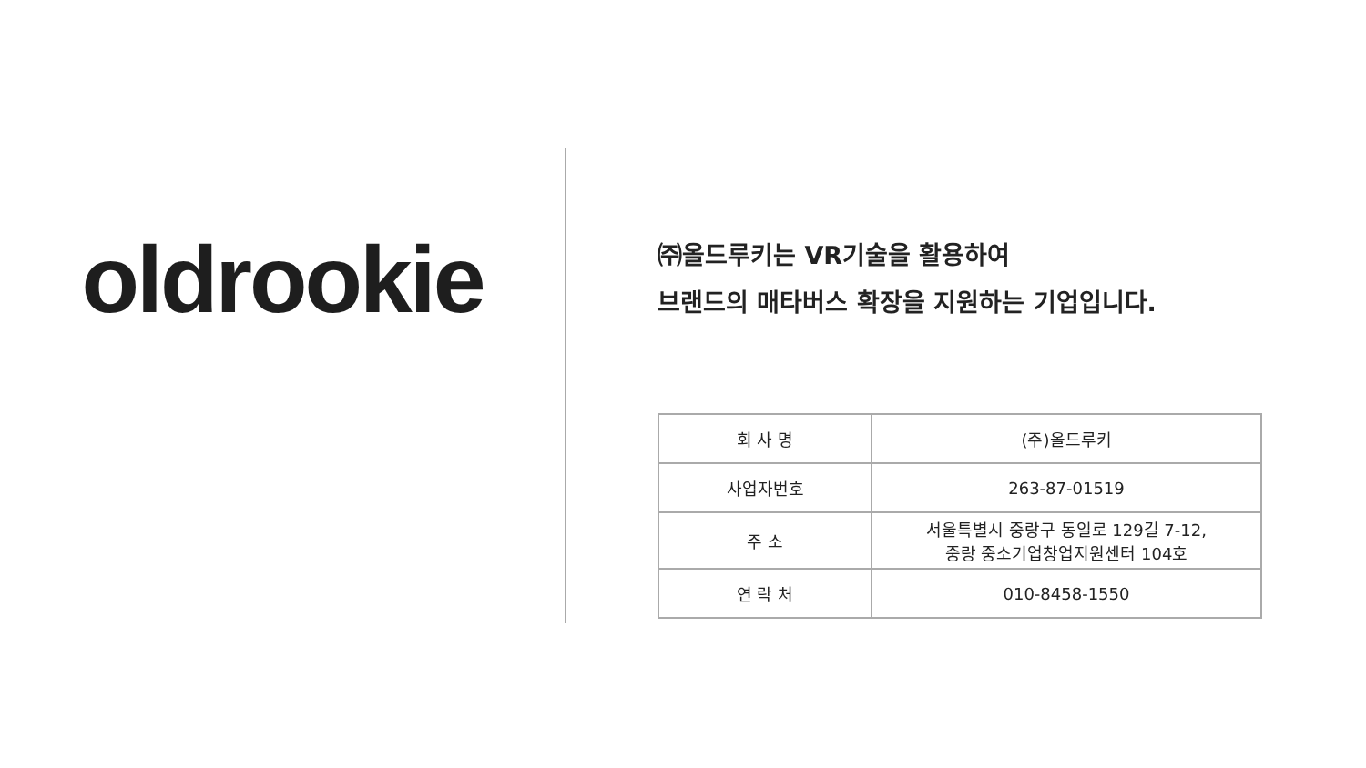oldrookie
㈜올드루키는 VR기술을 활용하여
브랜드의 매타버스 확장을 지원하는 기업입니다.
| 회 사 명 | (주)올드루키 |
| 사업자번호 | 263-87-01519 |
| 주 소 | 서울특별시 중랑구 동일로 129길 7-12, 중랑 중소기업창업지원센터 104호 |
| 연 락 처 | 010-8458-1550 |